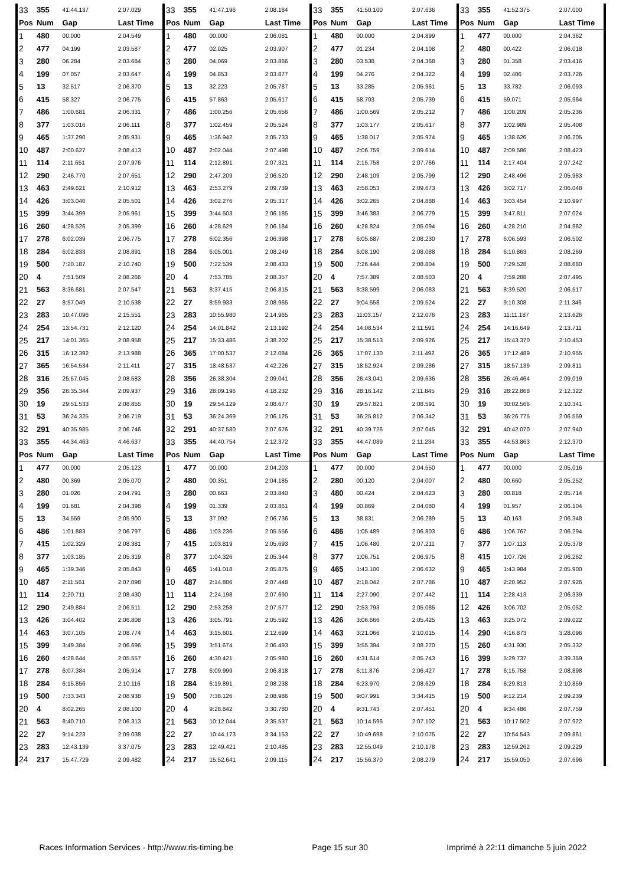| 33 | 355 | 41:44.137 | 2:07.029 | 33 | 355 | 41:47.196 | 2:08.184 | 33 | 355 | 41:50.100 | 2:07.636 | 33 | 355 | 41:52.375 | 2:07.000 | |
| Pos | Num | Gap | Last Time | Pos | Num | Gap | Last Time | Pos | Num | Gap | Last Time | Pos | Num | Gap | Last Time | |
| 1 | 480 | 00.000 | 2:04.549 | 1 | 480 | 00.000 | 2:06.081 | 1 | 480 | 00.000 | 2:04.899 | 1 | 477 | 00.000 | 2:04.362 | |
| 2 | 477 | 04.199 | 2:03.587 | 2 | 477 | 02.025 | 2:03.907 | 2 | 477 | 01.234 | 2:04.108 | 2 | 480 | 00.422 | 2:06.018 | |
| 3 | 280 | 06.284 | 2:03.684 | 3 | 280 | 04.069 | 2:03.866 | 3 | 280 | 03.538 | 2:04.368 | 3 | 280 | 01.358 | 2:03.416 | |
| 4 | 199 | 07.057 | 2:03.647 | 4 | 199 | 04.853 | 2:03.877 | 4 | 199 | 04.276 | 2:04.322 | 4 | 199 | 02.406 | 2:03.726 | |
| 5 | 13 | 32.517 | 2:06.370 | 5 | 13 | 32.223 | 2:05.787 | 5 | 13 | 33.285 | 2:05.961 | 5 | 13 | 33.782 | 2:06.093 | |
| 6 | 415 | 58.327 | 2:06.775 | 6 | 415 | 57.863 | 2:05.617 | 6 | 415 | 58.703 | 2:05.739 | 6 | 415 | 59.071 | 2:05.964 | |
| 7 | 486 | 1:00.681 | 2:06.331 | 7 | 486 | 1:00.256 | 2:05.656 | 7 | 486 | 1:00.569 | 2:05.212 | 7 | 486 | 1:00.209 | 2:05.236 | |
| 8 | 377 | 1:03.016 | 2:06.111 | 8 | 377 | 1:02.459 | 2:05.524 | 8 | 377 | 1:03.177 | 2:05.617 | 8 | 377 | 1:02.989 | 2:05.408 | |
| 9 | 465 | 1:37.290 | 2:05.931 | 9 | 465 | 1:36.942 | 2:05.733 | 9 | 465 | 1:38.017 | 2:05.974 | 9 | 465 | 1:38.626 | 2:06.205 | |
| 10 | 487 | 2:00.627 | 2:08.413 | 10 | 487 | 2:02.044 | 2:07.498 | 10 | 487 | 2:06.759 | 2:09.614 | 10 | 487 | 2:09.586 | 2:08.423 | |
| 11 | 114 | 2:11.651 | 2:07.976 | 11 | 114 | 2:12.891 | 2:07.321 | 11 | 114 | 2:15.758 | 2:07.766 | 11 | 114 | 2:17.404 | 2:07.242 | |
| 12 | 290 | 2:46.770 | 2:07.651 | 12 | 290 | 2:47.209 | 2:06.520 | 12 | 290 | 2:48.109 | 2:05.799 | 12 | 290 | 2:48.496 | 2:05.983 | |
| 13 | 463 | 2:49.621 | 2:10.912 | 13 | 463 | 2:53.279 | 2:09.739 | 13 | 463 | 2:58.053 | 2:09.673 | 13 | 426 | 3:02.717 | 2:06.048 | |
| 14 | 426 | 3:03.040 | 2:05.501 | 14 | 426 | 3:02.276 | 2:05.317 | 14 | 426 | 3:02.265 | 2:04.888 | 14 | 463 | 3:03.454 | 2:10.997 | |
| 15 | 399 | 3:44.399 | 2:05.961 | 15 | 399 | 3:44.503 | 2:06.185 | 15 | 399 | 3:46.383 | 2:06.779 | 15 | 399 | 3:47.811 | 2:07.024 | |
| 16 | 260 | 4:28.526 | 2:05.399 | 16 | 260 | 4:28.629 | 2:06.184 | 16 | 260 | 4:28.824 | 2:05.094 | 16 | 260 | 4:28.210 | 2:04.982 | |
| 17 | 278 | 6:02.039 | 2:06.775 | 17 | 278 | 6:02.356 | 2:06.398 | 17 | 278 | 6:05.687 | 2:08.230 | 17 | 278 | 6:06.593 | 2:06.502 | |
| 18 | 284 | 6:02.833 | 2:08.891 | 18 | 284 | 6:05.001 | 2:08.249 | 18 | 284 | 6:08.190 | 2:08.088 | 18 | 284 | 6:10.863 | 2:08.269 | |
| 19 | 500 | 7:20.187 | 2:10.740 | 19 | 500 | 7:22.539 | 2:08.433 | 19 | 500 | 7:26.444 | 2:08.804 | 19 | 500 | 7:29.528 | 2:08.680 | |
| 20 | 4 | 7:51.509 | 2:08.266 | 20 | 4 | 7:53.785 | 2:08.357 | 20 | 4 | 7:57.389 | 2:08.503 | 20 | 4 | 7:59.288 | 2:07.495 | |
| 21 | 563 | 8:36.681 | 2:07.547 | 21 | 563 | 8:37.415 | 2:06.815 | 21 | 563 | 8:38.599 | 2:06.083 | 21 | 563 | 8:39.520 | 2:06.517 | |
| 22 | 27 | 8:57.049 | 2:10.538 | 22 | 27 | 8:59.933 | 2:08.965 | 22 | 27 | 9:04.558 | 2:09.524 | 22 | 27 | 9:10.308 | 2:11.346 | |
| 23 | 283 | 10:47.096 | 2:15.551 | 23 | 283 | 10:55.980 | 2:14.965 | 23 | 283 | 11:03.157 | 2:12.076 | 23 | 283 | 11:11.187 | 2:13.626 | |
| 24 | 254 | 13:54.731 | 2:12.120 | 24 | 254 | 14:01.842 | 2:13.192 | 24 | 254 | 14:08.534 | 2:11.591 | 24 | 254 | 14:16.649 | 2:13.711 | |
| 25 | 217 | 14:01.365 | 2:08.958 | 25 | 217 | 15:33.486 | 3:38.202 | 25 | 217 | 15:38.513 | 2:09.926 | 25 | 217 | 15:43.370 | 2:10.453 | |
| 26 | 315 | 16:12.392 | 2:13.988 | 26 | 365 | 17:00.537 | 2:12.084 | 26 | 365 | 17:07.130 | 2:11.492 | 26 | 365 | 17:12.489 | 2:10.955 | |
| 27 | 365 | 16:54.534 | 2:11.411 | 27 | 315 | 18:48.537 | 4:42.226 | 27 | 315 | 18:52.924 | 2:09.286 | 27 | 315 | 18:57.139 | 2:09.811 | |
| 28 | 316 | 25:57.045 | 2:08.583 | 28 | 356 | 26:38.304 | 2:09.041 | 28 | 356 | 26:43.041 | 2:09.636 | 28 | 356 | 26:46.464 | 2:09.019 | |
| 29 | 356 | 26:35.344 | 2:09.937 | 29 | 316 | 28:09.196 | 4:18.232 | 29 | 316 | 28:16.142 | 2:11.845 | 29 | 316 | 28:22.868 | 2:12.322 | |
| 30 | 19 | 29:51.533 | 2:08.855 | 30 | 19 | 29:54.129 | 2:08.677 | 30 | 19 | 29:57.821 | 2:08.591 | 30 | 19 | 30:02.566 | 2:10.341 | |
| 31 | 53 | 36:24.325 | 2:06.719 | 31 | 53 | 36:24.369 | 2:06.125 | 31 | 53 | 36:25.812 | 2:06.342 | 31 | 53 | 36:26.775 | 2:06.559 | |
| 32 | 291 | 40:35.985 | 2:06.746 | 32 | 291 | 40:37.580 | 2:07.676 | 32 | 291 | 40:39.726 | 2:07.045 | 32 | 291 | 40:42.070 | 2:07.940 | |
| 33 | 355 | 44:34.463 | 4:46.637 | 33 | 355 | 44:40.754 | 2:12.372 | 33 | 355 | 44:47.089 | 2:11.234 | 33 | 355 | 44:53.863 | 2:12.370 | |
| Pos | Num | Gap | Last Time | Pos | Num | Gap | Last Time | Pos | Num | Gap | Last Time | Pos | Num | Gap | Last Time | |
| 1 | 477 | 00.000 | 2:05.123 | 1 | 477 | 00.000 | 2:04.203 | 1 | 477 | 00.000 | 2:04.550 | 1 | 477 | 00.000 | 2:05.016 | |
| 2 | 480 | 00.369 | 2:05.070 | 2 | 480 | 00.351 | 2:04.185 | 2 | 280 | 00.120 | 2:04.007 | 2 | 480 | 00.660 | 2:05.252 | |
| 3 | 280 | 01.026 | 2:04.791 | 3 | 280 | 00.663 | 2:03.840 | 3 | 480 | 00.424 | 2:04.623 | 3 | 280 | 00.818 | 2:05.714 | |
| 4 | 199 | 01.681 | 2:04.398 | 4 | 199 | 01.339 | 2:03.861 | 4 | 199 | 00.869 | 2:04.080 | 4 | 199 | 01.957 | 2:06.104 | |
| 5 | 13 | 34.559 | 2:05.900 | 5 | 13 | 37.092 | 2:06.736 | 5 | 13 | 38.831 | 2:06.289 | 5 | 13 | 40.163 | 2:06.348 | |
| 6 | 486 | 1:01.883 | 2:06.797 | 6 | 486 | 1:03.236 | 2:05.556 | 6 | 486 | 1:05.489 | 2:06.803 | 6 | 486 | 1:06.767 | 2:06.294 | |
| 7 | 415 | 1:02.329 | 2:08.381 | 7 | 415 | 1:03.819 | 2:05.693 | 7 | 415 | 1:06.480 | 2:07.211 | 7 | 377 | 1:07.113 | 2:05.378 | |
| 8 | 377 | 1:03.185 | 2:05.319 | 8 | 377 | 1:04.326 | 2:05.344 | 8 | 377 | 1:06.751 | 2:06.975 | 8 | 415 | 1:07.726 | 2:06.262 | |
| 9 | 465 | 1:39.346 | 2:05.843 | 9 | 465 | 1:41.018 | 2:05.875 | 9 | 465 | 1:43.100 | 2:06.632 | 9 | 465 | 1:43.984 | 2:05.900 | |
| 10 | 487 | 2:11.561 | 2:07.098 | 10 | 487 | 2:14.806 | 2:07.448 | 10 | 487 | 2:18.042 | 2:07.786 | 10 | 487 | 2:20.952 | 2:07.926 | |
| 11 | 114 | 2:20.711 | 2:08.430 | 11 | 114 | 2:24.198 | 2:07.690 | 11 | 114 | 2:27.090 | 2:07.442 | 11 | 114 | 2:28.413 | 2:06.339 | |
| 12 | 290 | 2:49.884 | 2:06.511 | 12 | 290 | 2:53.258 | 2:07.577 | 12 | 290 | 2:53.793 | 2:05.085 | 12 | 426 | 3:06.702 | 2:05.052 | |
| 13 | 426 | 3:04.402 | 2:06.808 | 13 | 426 | 3:05.791 | 2:05.592 | 13 | 426 | 3:06.666 | 2:05.425 | 13 | 463 | 3:25.072 | 2:09.022 | |
| 14 | 463 | 3:07.105 | 2:08.774 | 14 | 463 | 3:15.601 | 2:12.699 | 14 | 463 | 3:21.066 | 2:10.015 | 14 | 290 | 4:16.873 | 3:28.096 | |
| 15 | 399 | 3:49.384 | 2:06.696 | 15 | 399 | 3:51.674 | 2:06.493 | 15 | 399 | 3:55.394 | 2:08.270 | 15 | 260 | 4:31.930 | 2:05.332 | |
| 16 | 260 | 4:28.644 | 2:05.557 | 16 | 260 | 4:30.421 | 2:05.980 | 16 | 260 | 4:31.614 | 2:05.743 | 16 | 399 | 5:29.737 | 3:39.359 | |
| 17 | 278 | 6:07.384 | 2:05.914 | 17 | 278 | 6:09.999 | 2:06.818 | 17 | 278 | 6:11.876 | 2:06.427 | 17 | 278 | 6:15.758 | 2:08.898 | |
| 18 | 284 | 6:15.856 | 2:10.116 | 18 | 284 | 6:19.891 | 2:08.238 | 18 | 284 | 6:23.970 | 2:08.629 | 18 | 284 | 6:29.813 | 2:10.859 | |
| 19 | 500 | 7:33.343 | 2:08.938 | 19 | 500 | 7:38.126 | 2:08.986 | 19 | 500 | 9:07.991 | 3:34.415 | 19 | 500 | 9:12.214 | 2:09.239 | |
| 20 | 4 | 8:02.265 | 2:08.100 | 20 | 4 | 9:28.842 | 3:30.780 | 20 | 4 | 9:31.743 | 2:07.451 | 20 | 4 | 9:34.486 | 2:07.759 | |
| 21 | 563 | 8:40.710 | 2:06.313 | 21 | 563 | 10:12.044 | 3:35.537 | 21 | 563 | 10:14.596 | 2:07.102 | 21 | 563 | 10:17.502 | 2:07.922 | |
| 22 | 27 | 9:14.223 | 2:09.038 | 22 | 27 | 10:44.173 | 3:34.153 | 22 | 27 | 10:49.698 | 2:10.075 | 22 | 27 | 10:54.543 | 2:09.861 | |
| 23 | 283 | 12:43.139 | 3:37.075 | 23 | 283 | 12:49.421 | 2:10.485 | 23 | 283 | 12:55.049 | 2:10.178 | 23 | 283 | 12:59.262 | 2:09.229 | |
| 24 | 217 | 15:47.729 | 2:09.482 | 24 | 217 | 15:52.641 | 2:09.115 | 24 | 217 | 15:56.370 | 2:08.279 | 24 | 217 | 15:59.050 | 2:07.696 | |
Races Information Services - http://www.ris-timing.be Page 15 sur 30 Imprimé à 22:11 dimanche 5 juin 2022